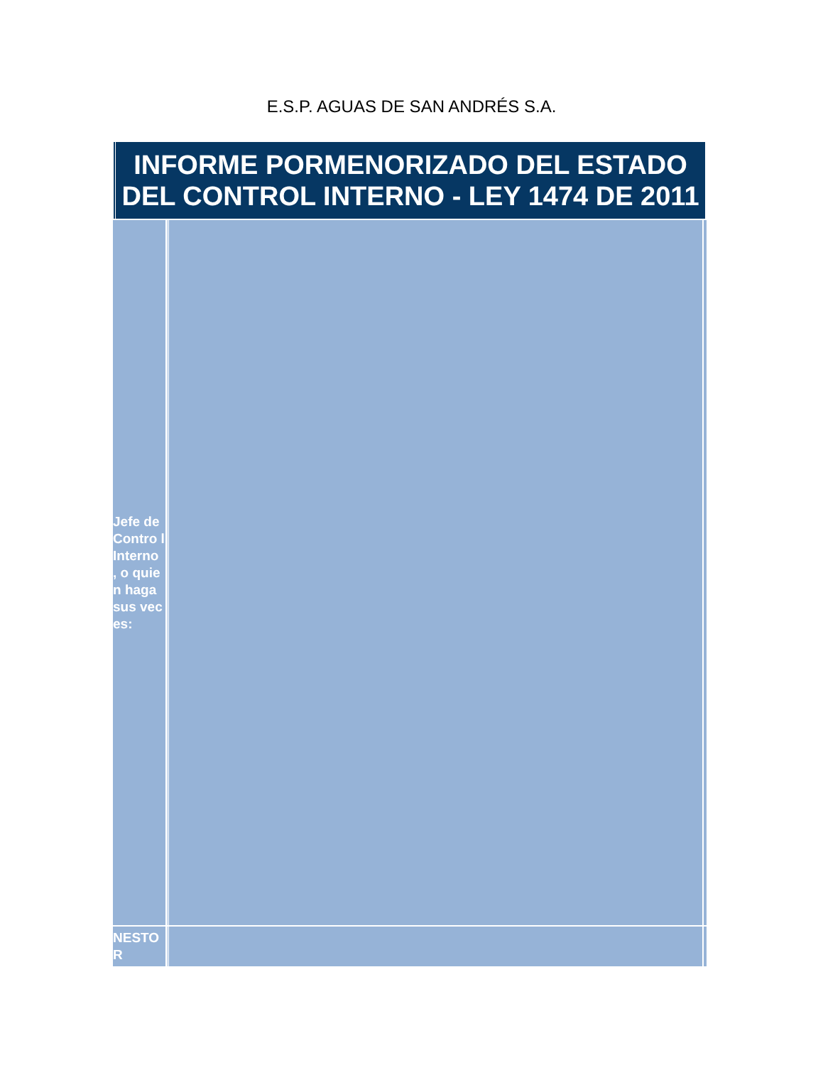E.S.P. AGUAS DE SAN ANDRÉS S.A.
INFORME PORMENORIZADO DEL ESTADO DEL CONTROL INTERNO - LEY 1474 DE 2011
| Jefe de Contro l Interno , o quien haga sus veces: | | |
| NESTO R | | |